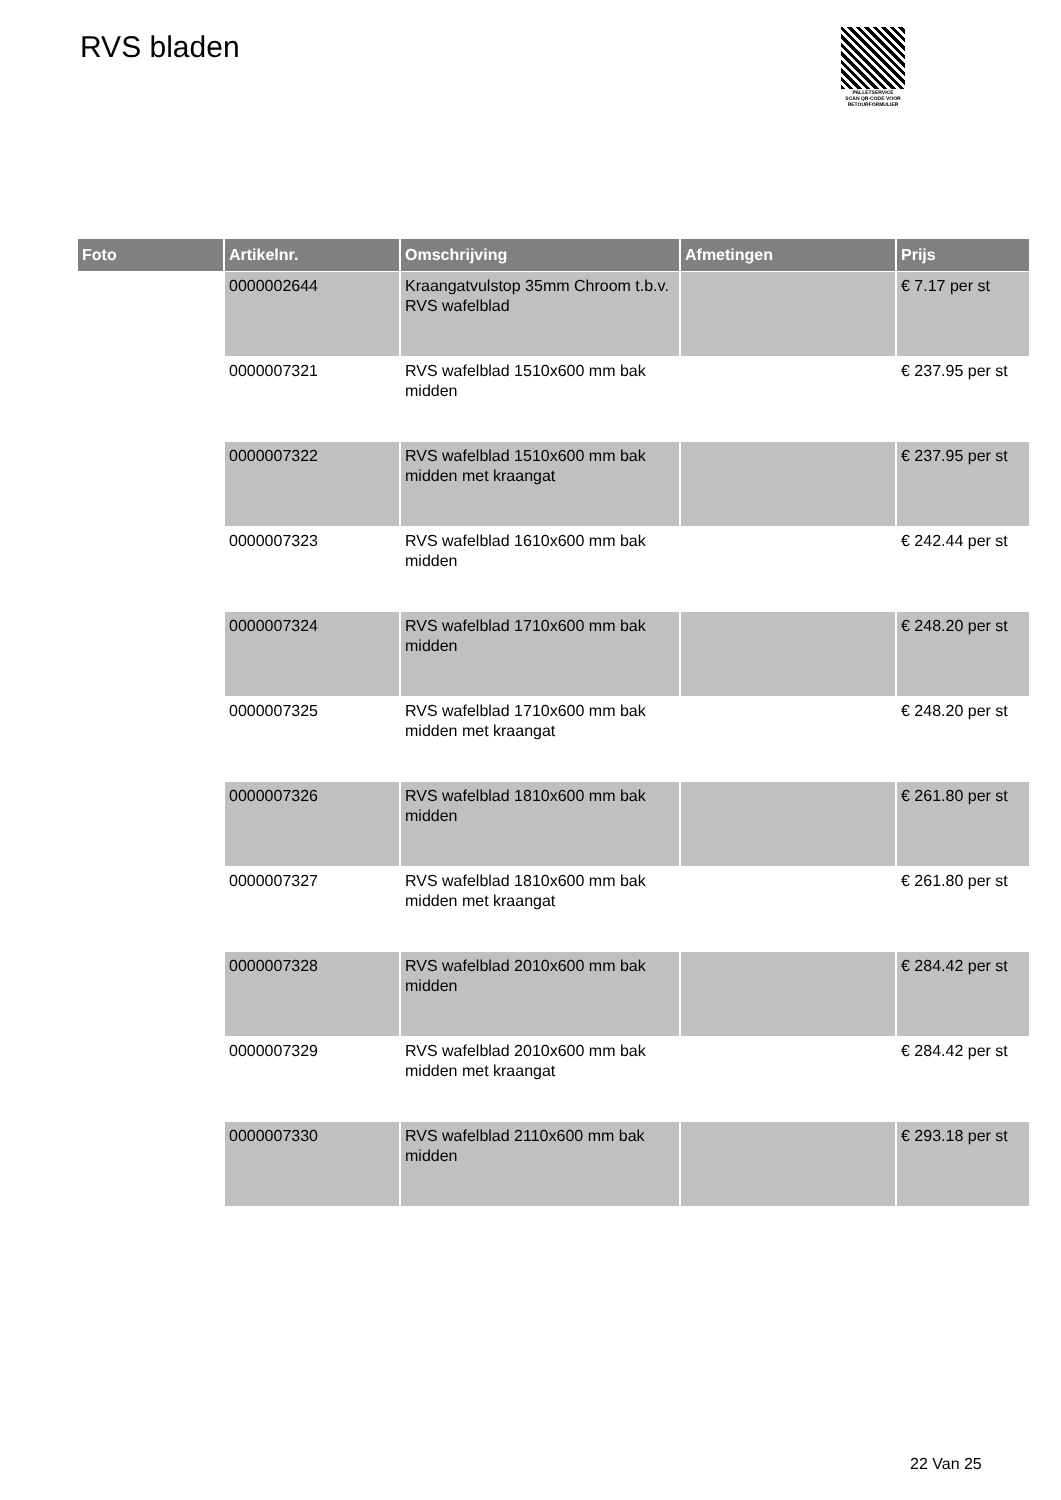RVS bladen
PALLETSERVICE
SCAN QR-CODE VOOR RETOURFORMULIER
| Foto | Artikelnr. | Omschrijving | Afmetingen | Prijs |
| --- | --- | --- | --- | --- |
| | 0000002644 | Kraangatvulstop 35mm Chroom t.b.v. RVS wafelblad | | € 7.17 per st |
| | 0000007321 | RVS wafelblad 1510x600 mm bak midden | | € 237.95 per st |
| | 0000007322 | RVS wafelblad 1510x600 mm bak midden met kraangat | | € 237.95 per st |
| | 0000007323 | RVS wafelblad 1610x600 mm bak midden | | € 242.44 per st |
| | 0000007324 | RVS wafelblad 1710x600 mm bak midden | | € 248.20 per st |
| | 0000007325 | RVS wafelblad 1710x600 mm bak midden met kraangat | | € 248.20 per st |
| | 0000007326 | RVS wafelblad 1810x600 mm bak midden | | € 261.80 per st |
| | 0000007327 | RVS wafelblad 1810x600 mm bak midden met kraangat | | € 261.80 per st |
| | 0000007328 | RVS wafelblad 2010x600 mm bak midden | | € 284.42 per st |
| | 0000007329 | RVS wafelblad 2010x600 mm bak midden met kraangat | | € 284.42 per st |
| | 0000007330 | RVS wafelblad 2110x600 mm bak midden | | € 293.18 per st |
22 Van 25